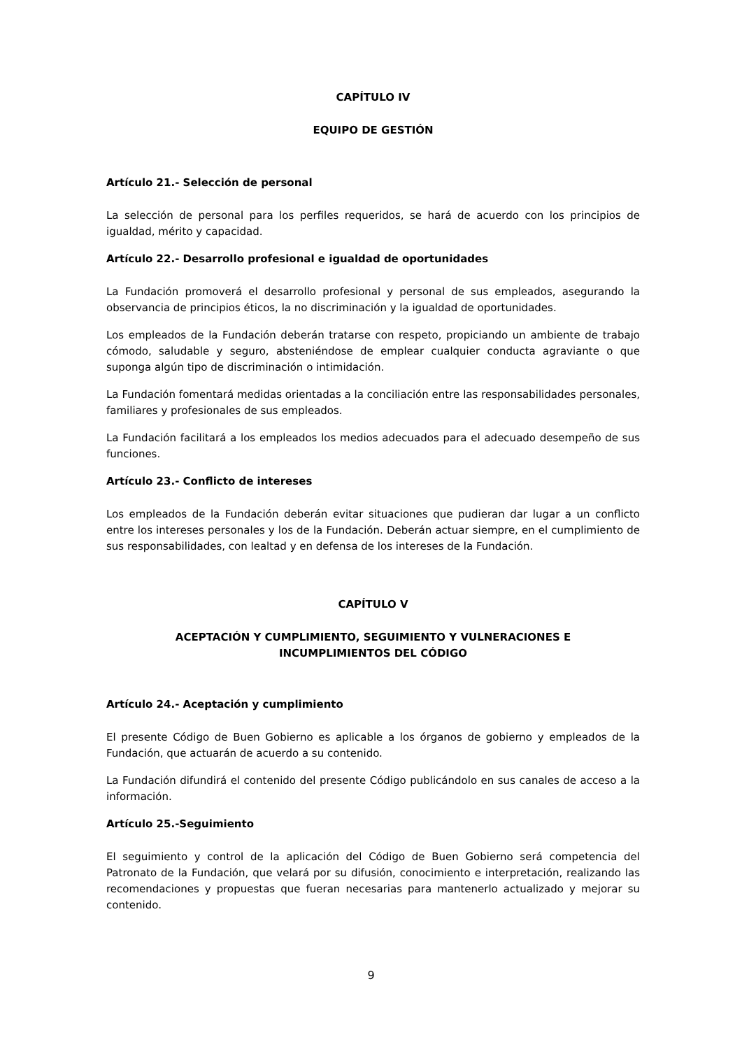CAPÍTULO IV
EQUIPO DE GESTIÓN
Artículo 21.- Selección de personal
La selección de personal para los perfiles requeridos, se hará de acuerdo con los principios de igualdad, mérito y capacidad.
Artículo 22.- Desarrollo profesional e igualdad de oportunidades
La Fundación promoverá el desarrollo profesional y personal de sus empleados, asegurando la observancia de principios éticos, la no discriminación y la igualdad de oportunidades.
Los empleados de la Fundación deberán tratarse con respeto, propiciando un ambiente de trabajo cómodo, saludable y seguro, absteniéndose de emplear cualquier conducta agraviante o que suponga algún tipo de discriminación o intimidación.
La Fundación fomentará medidas orientadas a la conciliación entre las responsabilidades personales, familiares y profesionales de sus empleados.
La Fundación facilitará a los empleados los medios adecuados para el adecuado desempeño de sus funciones.
Artículo 23.- Conflicto de intereses
Los empleados de la Fundación deberán evitar situaciones que pudieran dar lugar a un conflicto entre los intereses personales y los de la Fundación. Deberán actuar siempre, en el cumplimiento de sus responsabilidades, con lealtad y en defensa de los intereses de la Fundación.
CAPÍTULO V
ACEPTACIÓN Y CUMPLIMIENTO, SEGUIMIENTO Y VULNERACIONES E
INCUMPLIMIENTOS DEL CÓDIGO
Artículo 24.- Aceptación y cumplimiento
El presente Código de Buen Gobierno es aplicable a los órganos de gobierno y empleados de la Fundación, que actuarán de acuerdo a su contenido.
La Fundación difundirá el contenido del presente Código publicándolo en sus canales de acceso a la información.
Artículo 25.-Seguimiento
El seguimiento y control de la aplicación del Código de Buen Gobierno será competencia del Patronato de la Fundación, que velará por su difusión, conocimiento e interpretación, realizando las recomendaciones y propuestas que fueran necesarias para mantenerlo actualizado y mejorar su contenido.
9